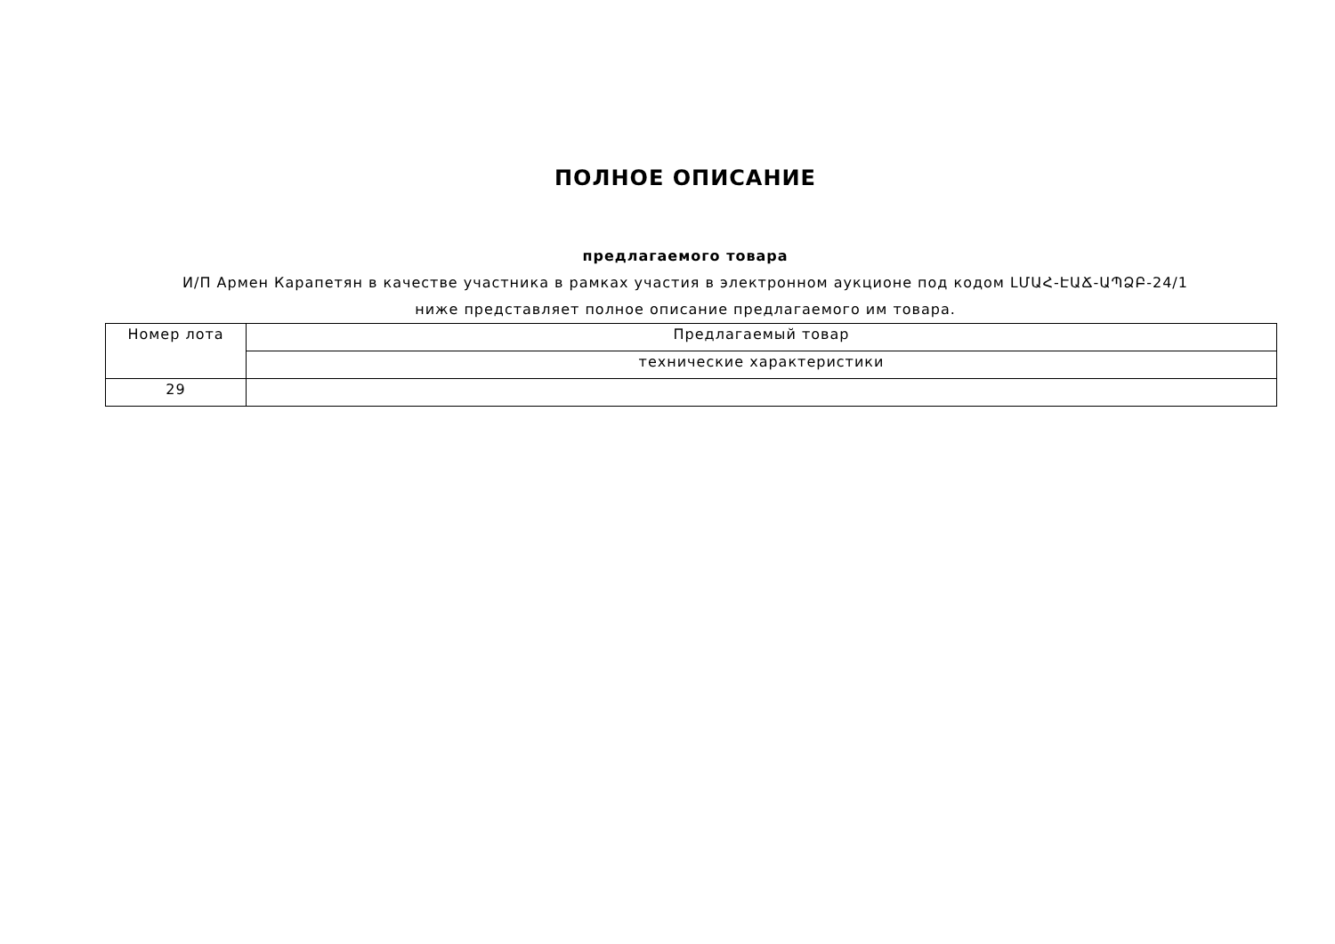ПОЛНОЕ ОПИСАНИЕ
предлагаемого товара
И/П Армен Карапетян в качестве участника в рамках участия в электронном аукционе под кодом ԼՄԱՀ-ԷԱՃ-ԱՊՁԲ-24/1 ниже представляет полное описание предлагаемого им товара.
| Номер лота | Предлагаемый товар |
| | технические характеристики |
| 29 | |